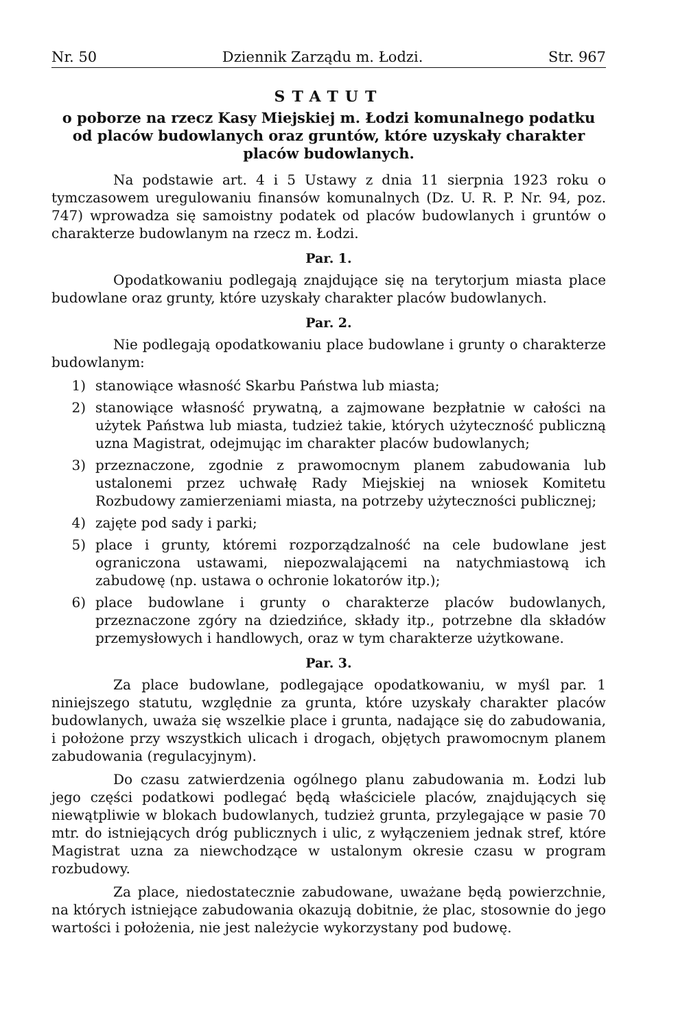Nr. 50 Dziennik Zarządu m. Łodzi. Str. 967
STATUT
o poborze na rzecz Kasy Miejskiej m. Łodzi komunalnego podatku od placów budowlanych oraz gruntów, które uzyskały charakter placów budowlanych.
Na podstawie art. 4 i 5 Ustawy z dnia 11 sierpnia 1923 roku o tymczasowem uregulowaniu finansów komunalnych (Dz. U. R. P. Nr. 94, poz. 747) wprowadza się samoistny podatek od placów budowlanych i gruntów o charakterze budowlanym na rzecz m. Łodzi.
Par. 1.
Opodatkowaniu podlegają znajdujące się na terytorjum miasta place budowlane oraz grunty, które uzyskały charakter placów budowlanych.
Par. 2.
Nie podlegają opodatkowaniu place budowlane i grunty o charakterze budowlanym:
1) stanowiące własność Skarbu Państwa lub miasta;
2) stanowiące własność prywatną, a zajmowane bezpłatnie w całości na użytek Państwa lub miasta, tudzież takie, których użyteczność publiczną uzna Magistrat, odejmując im charakter placów budowlanych;
3) przeznaczone, zgodnie z prawomocnym planem zabudowania lub ustalonemi przez uchwałę Rady Miejskiej na wniosek Komitetu Rozbudowy zamierzeniami miasta, na potrzeby użyteczności publicznej;
4) zajęte pod sady i parki;
5) place i grunty, któremi rozporządzalność na cele budowlane jest ograniczona ustawami, niepozwalającemi na natychmiastową ich zabudowę (np. ustawa o ochronie lokatorów itp.);
6) place budowlane i grunty o charakterze placów budowlanych, przeznaczone zgóry na dziedzińce, składy itp., potrzebne dla składów przemysłowych i handlowych, oraz w tym charakterze użytkowane.
Par. 3.
Za place budowlane, podlegające opodatkowaniu, w myśl par. 1 niniejszego statutu, względnie za grunta, które uzyskały charakter placów budowlanych, uważa się wszelkie place i grunta, nadające się do zabudowania, i położone przy wszystkich ulicach i drogach, objętych prawomocnym planem zabudowania (regulacyjnym).
Do czasu zatwierdzenia ogólnego planu zabudowania m. Łodzi lub jego części podatkowi podlegać będą właściciele placów, znajdujących się niewątpliwie w blokach budowlanych, tudzież grunta, przylegające w pasie 70 mtr. do istniejących dróg publicznych i ulic, z wyłączeniem jednak stref, które Magistrat uzna za niewchodzące w ustalonym okresie czasu w program rozbudowy.
Za place, niedostatecznie zabudowane, uważane będą powierzchnie, na których istniejące zabudowania okazują dobitnie, że plac, stosownie do jego wartości i położenia, nie jest należycie wykorzystany pod budowę.